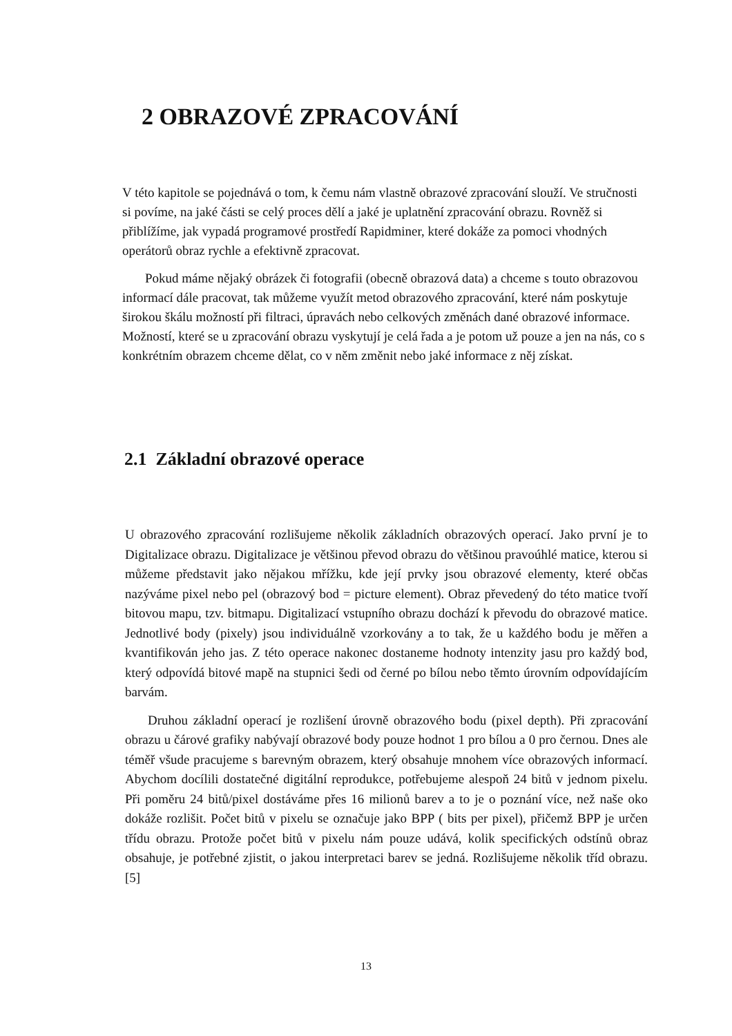2 OBRAZOVÉ ZPRACOVÁNÍ
V této kapitole se pojednává o tom, k čemu nám vlastně obrazové zpracování slouží. Ve stručnosti si povíme, na jaké části se celý proces dělí a jaké je uplatnění zpracování obrazu. Rovněž si přiblížíme, jak vypadá programové prostředí Rapidminer, které dokáže za pomoci vhodných operátorů obraz rychle a efektivně zpracovat.
Pokud máme nějaký obrázek či fotografii (obecně obrazová data) a chceme s touto obrazovou informací dále pracovat, tak můžeme využít metod obrazového zpracování, které nám poskytuje širokou škálu možností při filtraci, úpravách nebo celkových změnách dané obrazové informace. Možností, které se u zpracování obrazu vyskytují je celá řada a je potom už pouze a jen na nás, co s konkrétním obrazem chceme dělat, co v něm změnit nebo jaké informace z něj získat.
2.1 Základní obrazové operace
U obrazového zpracování rozlišujeme několik základních obrazových operací. Jako první je to Digitalizace obrazu. Digitalizace je většinou převod obrazu do většinou pravoúhlé matice, kterou si můžeme představit jako nějakou mřížku, kde její prvky jsou obrazové elementy, které občas nazýváme pixel nebo pel (obrazový bod = picture element). Obraz převedený do této matice tvoří bitovou mapu, tzv. bitmapu. Digitalizací vstupního obrazu dochází k převodu do obrazové matice. Jednotlivé body (pixely) jsou individuálně vzorkovány a to tak, že u každého bodu je měřen a kvantifikován jeho jas. Z této operace nakonec dostaneme hodnoty intenzity jasu pro každý bod, který odpovídá bitové mapě na stupnici šedi od černé po bílou nebo těmto úrovním odpovídajícím barvám.
Druhou základní operací je rozlišení úrovně obrazového bodu (pixel depth). Při zpracování obrazu u čárové grafiky nabývají obrazové body pouze hodnot 1 pro bílou a 0 pro černou. Dnes ale téměř všude pracujeme s barevným obrazem, který obsahuje mnohem více obrazových informací. Abychom docílili dostatečné digitální reprodukce, potřebujeme alespoň 24 bitů v jednom pixelu. Při poměru 24 bitů/pixel dostáváme přes 16 milionů barev a to je o poznání více, než naše oko dokáže rozlišit. Počet bitů v pixelu se označuje jako BPP ( bits per pixel), přičemž BPP je určen třídu obrazu. Protože počet bitů v pixelu nám pouze udává, kolik specifických odstínů obraz obsahuje, je potřebné zjistit, o jakou interpretaci barev se jedná. Rozlišujeme několik tříd obrazu. [5]
13